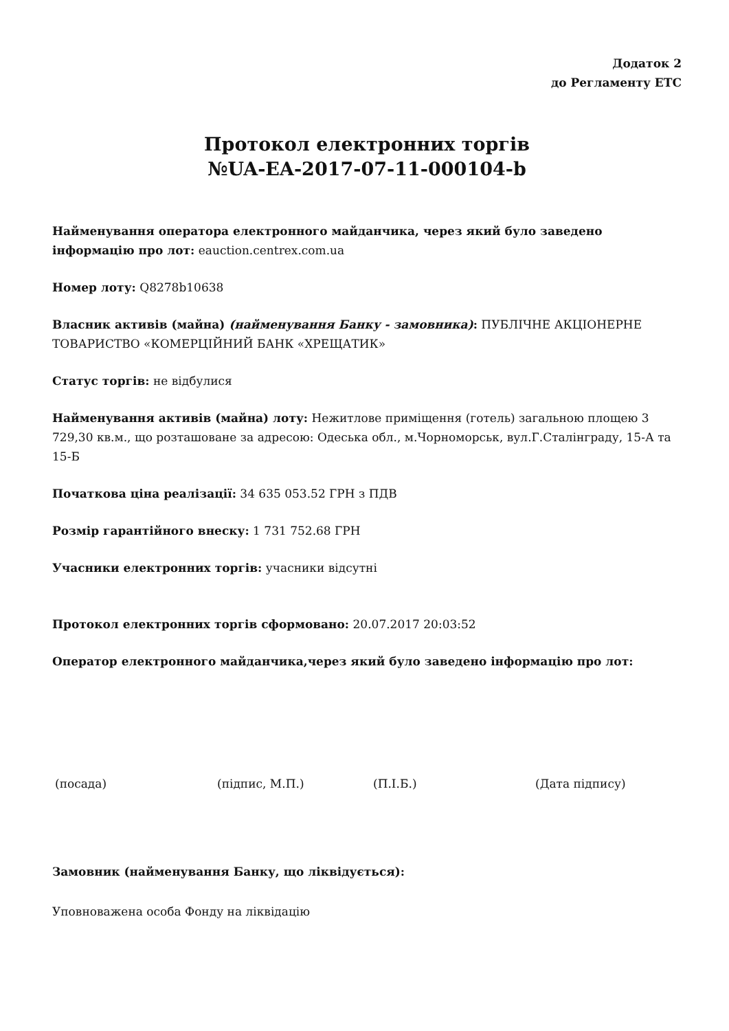Додаток 2
до Регламенту ЕТС
Протокол електронних торгів
№UA-EA-2017-07-11-000104-b
Найменування оператора електронного майданчика, через який було заведено інформацію про лот: eauction.centrex.com.ua
Номер лоту: Q8278b10638
Власник активів (майна) (найменування Банку - замовника): ПУБЛІЧНЕ АКЦІОНЕРНЕ ТОВАРИСТВО «КОМЕРЦІЙНИЙ БАНК «ХРЕЩАТИК»
Статус торгів: не відбулися
Найменування активів (майна) лоту: Нежитлове приміщення (готель) загальною площею 3 729,30 кв.м., що розташоване за адресою: Одеська обл., м.Чорноморськ, вул.Г.Сталінграду, 15-А та 15-Б
Початкова ціна реалізації: 34 635 053.52 ГРН з ПДВ
Розмір гарантійного внеску: 1 731 752.68 ГРН
Учасники електронних торгів: учасники відсутні
Протокол електронних торгів сформовано: 20.07.2017 20:03:52
Оператор електронного майданчика,через який було заведено інформацію про лот:
(посада) (підпис, М.П.) (П.І.Б.) (Дата підпису)
Замовник (найменування Банку, що ліквідується):
Уповноважена особа Фонду на ліквідацію